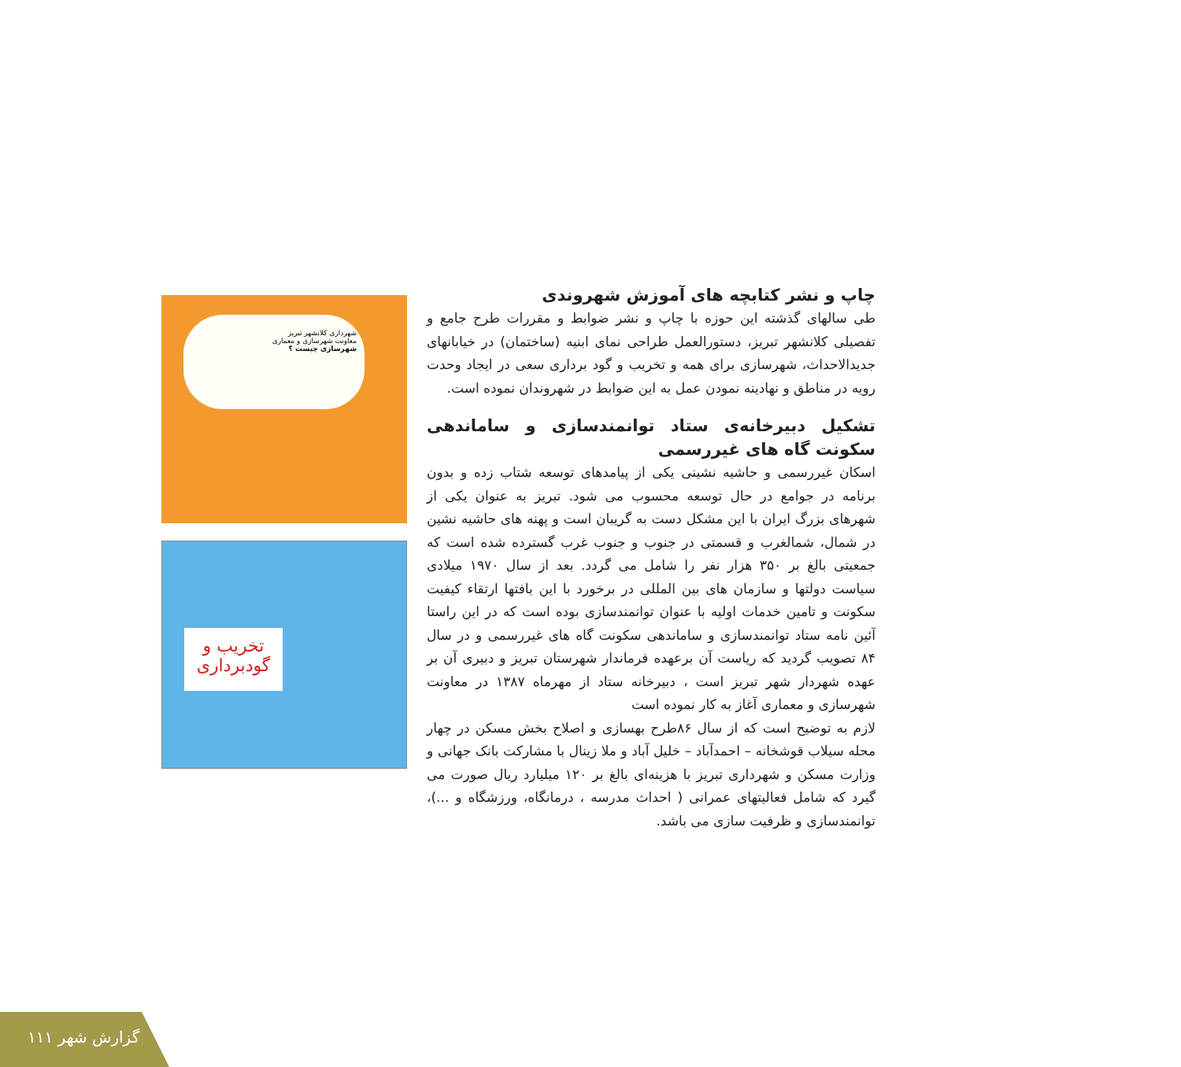شهرداری کلانشهر تبریز
معاونت شهرسازی و معماری
شهرسازی چیست ؟
تخریب و
گودبرداری
چاپ و نشر کتابچه های آموزش شهروندی
طی سالهای گذشته این حوزه با چاپ و نشر ضوابط و مقررات طرح جامع و تفصیلی کلانشهر تبریز، دستورالعمل طراحی نمای ابنیه (ساختمان) در خیابانهای جدیدالاحداث، شهرسازی برای همه و تخریب و گود برداری سعی در ایجاد وحدت رویه در مناطق و نهادینه نمودن عمل به این ضوابط در شهروندان نموده است.
تشکیل دبیرخانه‌ی ستاد توانمندسازی و ساماندهی سکونت گاه های غیررسمی
اسکان غیررسمی و حاشیه نشینی یکی از پیامدهای توسعه شتاب زده و بدون برنامه در جوامع در حال توسعه محسوب می شود. تبریز به عنوان یکی از شهرهای بزرگ ایران با این مشکل دست به گریبان است و پهنه های حاشیه نشین در شمال، شمالغرب و قسمتی در جنوب و جنوب غرب گسترده شده است که جمعیتی بالغ بر ۳۵۰ هزار نفر را شامل می گردد. بعد از سال ۱۹۷۰ میلادی سیاست دولتها و سازمان های بین المللی در برخورد با این بافتها ارتقاء کیفیت سکونت و تامین خدمات اولیه با عنوان توانمندسازی بوده است که در این راستا آئین نامه ستاد توانمندسازی و ساماندهی سکونت گاه های غیررسمی و در سال ۸۴ تصویب گردید که ریاست آن برعهده فرماندار شهرستان تبریز و دبیری آن بر عهده شهردار شهر تبریز است ، دبیرخانه ستاد از مهرماه ۱۳۸۷ در معاونت شهرسازی و معماری آغاز به کار نموده است
لازم به توضیح است که از سال ۸۶طرح بهسازی و اصلاح بخش مسکن در چهار محله سیلاب قوشخانه – احمدآباد – خلیل آباد و ملا زینال با مشارکت بانک جهانی و وزارت مسکن و شهرداری تبریز با هزینه‌ای بالغ بر ۱۲۰ میلیارد ریال صورت می گیرد که شامل فعالیتهای عمرانی ( احداث مدرسه ، درمانگاه، ورزشگاه و ...)، توانمندسازی و ظرفیت سازی می باشد.
۱۱۱ گزارش شهر